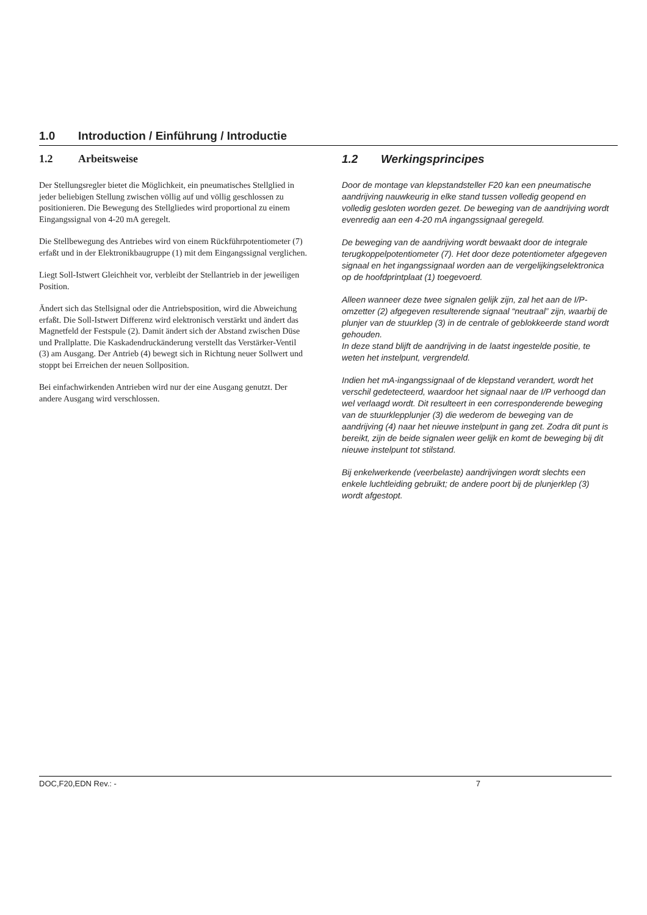1.0 Introduction / Einführung / Introductie
1.2 Arbeitsweise
Der Stellungsregler bietet die Möglichkeit, ein pneumatisches Stellglied in jeder beliebigen Stellung zwischen völlig auf und völlig geschlossen zu positionieren. Die Bewegung des Stellgliedes wird proportional zu einem Eingangssignal von 4-20 mA geregelt.
Die Stellbewegung des Antriebes wird von einem Rückführpotentiometer (7) erfaßt und in der Elektronikbaugruppe (1) mit dem Eingangssignal verglichen.
Liegt Soll-Istwert Gleichheit vor, verbleibt der Stellantrieb in der jeweiligen Position.
Ändert sich das Stellsignal oder die Antriebsposition, wird die Abweichung erfaßt. Die Soll-Istwert Differenz wird elektronisch verstärkt und ändert das Magnetfeld der Festspule (2). Damit ändert sich der Abstand zwischen Düse und Prallplatte. Die Kaskadendruckänderung verstellt das Verstärker-Ventil (3) am Ausgang. Der Antrieb (4) bewegt sich in Richtung neuer Sollwert und stoppt bei Erreichen der neuen Sollposition.
Bei einfachwirkenden Antrieben wird nur der eine Ausgang genutzt. Der andere Ausgang wird verschlossen.
1.2 Werkingsprincipes
Door de montage van klepstandsteller F20 kan een pneumatische aandrijving nauwkeurig in elke stand tussen volledig geopend en volledig gesloten worden gezet. De beweging van de aandrijving wordt evenredig aan een 4-20 mA ingangssignaal geregeld.
De beweging van de aandrijving wordt bewaakt door de integrale terugkoppelpotentiometer (7). Het door deze potentiometer afgegeven signaal en het ingangssignaal worden aan de vergelijkingselektronica op de hoofdprintplaat (1) toegevoerd.
Alleen wanneer deze twee signalen gelijk zijn, zal het aan de I/P-omzetter (2) afgegeven resulterende signaal “neutraal” zijn, waarbij de plunjer van de stuurklep (3) in de centrale of geblokkeerde stand wordt gehouden.
In deze stand blijft de aandrijving in de laatst ingestelde positie, te weten het instelpunt, vergrendeld.
Indien het mA-ingangssignaal of de klepstand verandert, wordt het verschil gedetecteerd, waardoor het signaal naar de I/P verhoogd dan wel verlaagd wordt. Dit resulteert in een corresponderende beweging van de stuurklepplunjer (3) die wederom de beweging van de aandrijving (4) naar het nieuwe instelpunt in gang zet. Zodra dit punt is bereikt, zijn de beide signalen weer gelijk en komt de beweging bij dit nieuwe instelpunt tot stilstand.
Bij enkelwerkende (veerbelaste) aandrijvingen wordt slechts een enkele luchtleiding gebruikt; de andere poort bij de plunjerklep (3) wordt afgestopt.
DOC,F20,EDN Rev.: - 7